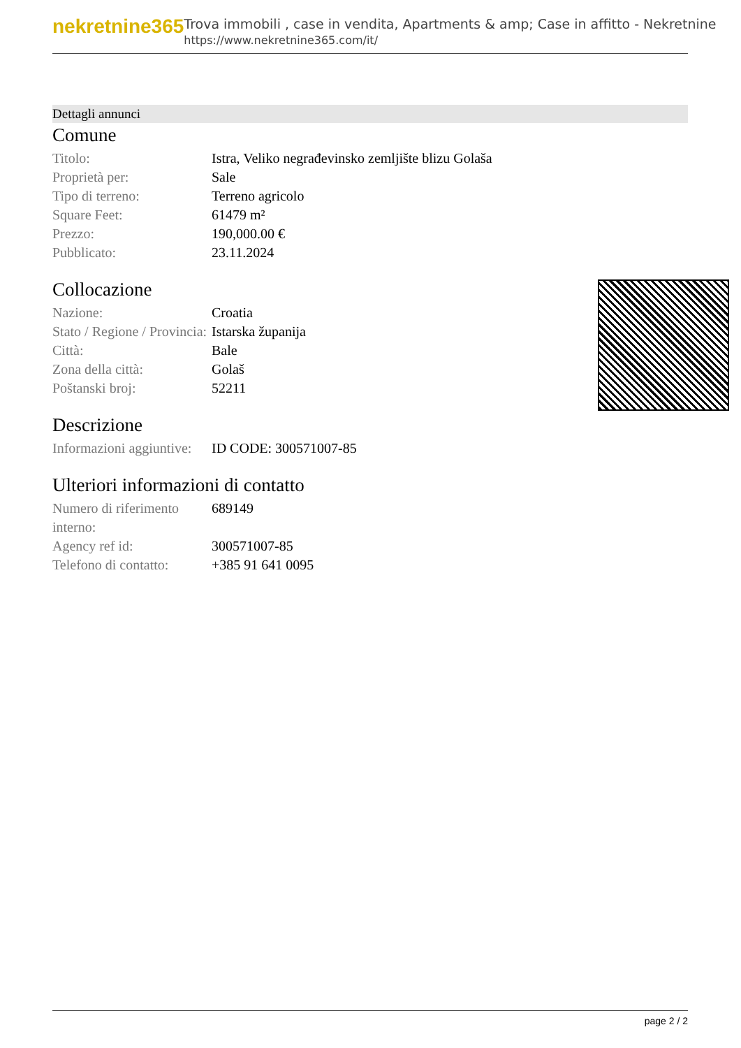nekretnine365
Trova immobili , case in vendita, Apartments & amp; Case in affitto - Nekretnine
https://www.nekretnine365.com/it/
Dettagli annunci
Comune
| Titolo: | Istra, Veliko negrađevinsko zemljište blizu Golaša |
| Proprietà per: | Sale |
| Tipo di terreno: | Terreno agricolo |
| Square Feet: | 61479 m² |
| Prezzo: | 190,000.00 € |
| Pubblicato: | 23.11.2024 |
Collocazione
| Nazione: | Croatia |
| Stato / Regione / Provincia: | Istarska županija |
| Città: | Bale |
| Zona della città: | Golaš |
| Poštanski broj: | 52211 |
Descrizione
| Informazioni aggiuntive: | ID CODE: 300571007-85 |
Ulteriori informazioni di contatto
| Numero di riferimento interno: | 689149 |
| Agency ref id: | 300571007-85 |
| Telefono di contatto: | +385 91 641 0095 |
page 2 / 2